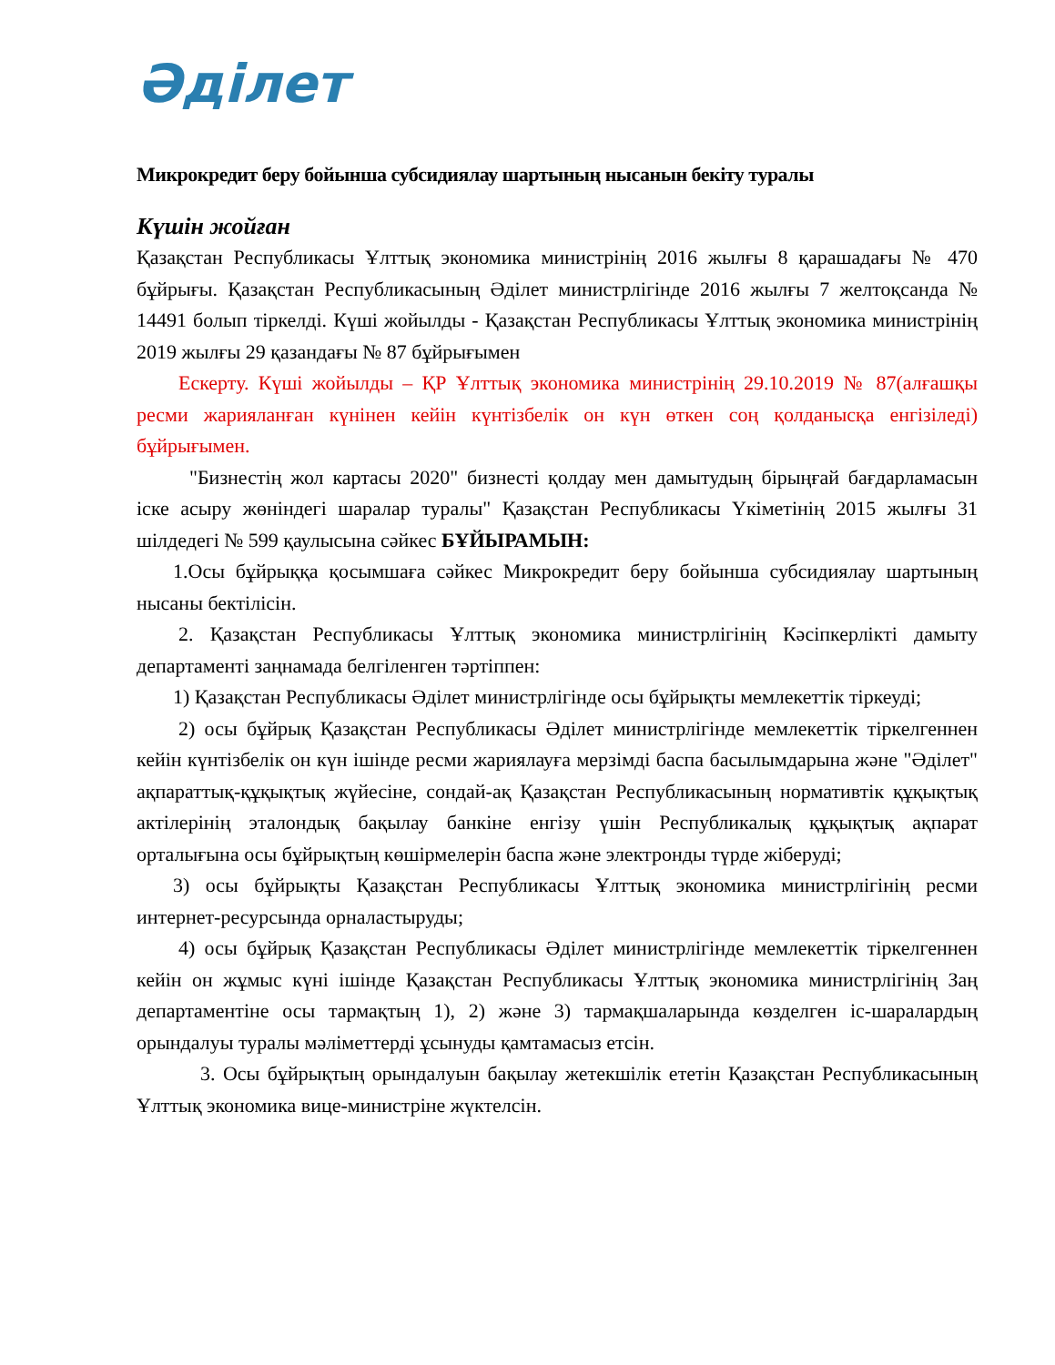Әділет
Микрокредит беру бойынша субсидиялау шартының нысанын бекіту туралы
Күшін жойған
Қазақстан Республикасы Ұлттық экономика министрінің 2016 жылғы 8 қарашадағы № 470 бұйрығы. Қазақстан Республикасының Әділет министрлігінде 2016 жылғы 7 желтоқсанда № 14491 болып тіркелді. Күші жойылды - Қазақстан Республикасы Ұлттық экономика министрінің 2019 жылғы 29 қазандағы № 87 бұйрығымен
Ескерту. Күші жойылды – ҚР Ұлттық экономика министрінің 29.10.2019 № 87(алғашқы ресми жарияланған күнінен кейін күнтізбелік он күн өткен соң қолданысқа енгізіледі) бұйрығымен.
"Бизнестің жол картасы 2020" бизнесті қолдау мен дамытудың бірыңғай бағдарламасын іске асыру жөніндегі шаралар туралы" Қазақстан Республикасы Үкіметінің 2015 жылғы 31 шілдедегі № 599 қаулысына сәйкес БҰЙЫРАМЫН:
1.Осы бұйрыққа қосымшаға сәйкес Микрокредит беру бойынша субсидиялау шартының нысаны бектілісін.
2. Қазақстан Республикасы Ұлттық экономика министрлігінің Кәсіпкерлікті дамыту департаменті заңнамада белгіленген тәртіппен:
1) Қазақстан Республикасы Әділет министрлігінде осы бұйрықты мемлекеттік тіркеуді;
2) осы бұйрық Қазақстан Республикасы Әділет министрлігінде мемлекеттік тіркелгеннен кейін күнтізбелік он күн ішінде ресми жариялауға мерзімді баспа басылымдарына және "Әділет" ақпараттық-құқықтық жүйесіне, сондай-ақ Қазақстан Республикасының нормативтік құқықтық актілерінің эталондық бақылау банкіне енгізу үшін Республикалық құқықтық ақпарат орталығына осы бұйрықтың көшірмелерін баспа және электронды түрде жіберуді;
3) осы бұйрықты Қазақстан Республикасы Ұлттық экономика министрлігінің ресми интернет-ресурсында орналастыруды;
4) осы бұйрық Қазақстан Республикасы Әділет министрлігінде мемлекеттік тіркелгеннен кейін он жұмыс күні ішінде Қазақстан Республикасы Ұлттық экономика министрлігінің Заң департаментіне осы тармақтың 1), 2) және 3) тармақшаларында көзделген іс-шаралардың орындалуы туралы мәліметтерді ұсынуды қамтамасыз етсін.
3. Осы бұйрықтың орындалуын бақылау жетекшілік ететін Қазақстан Республикасының Ұлттық экономика вице-министріне жүктелсін.